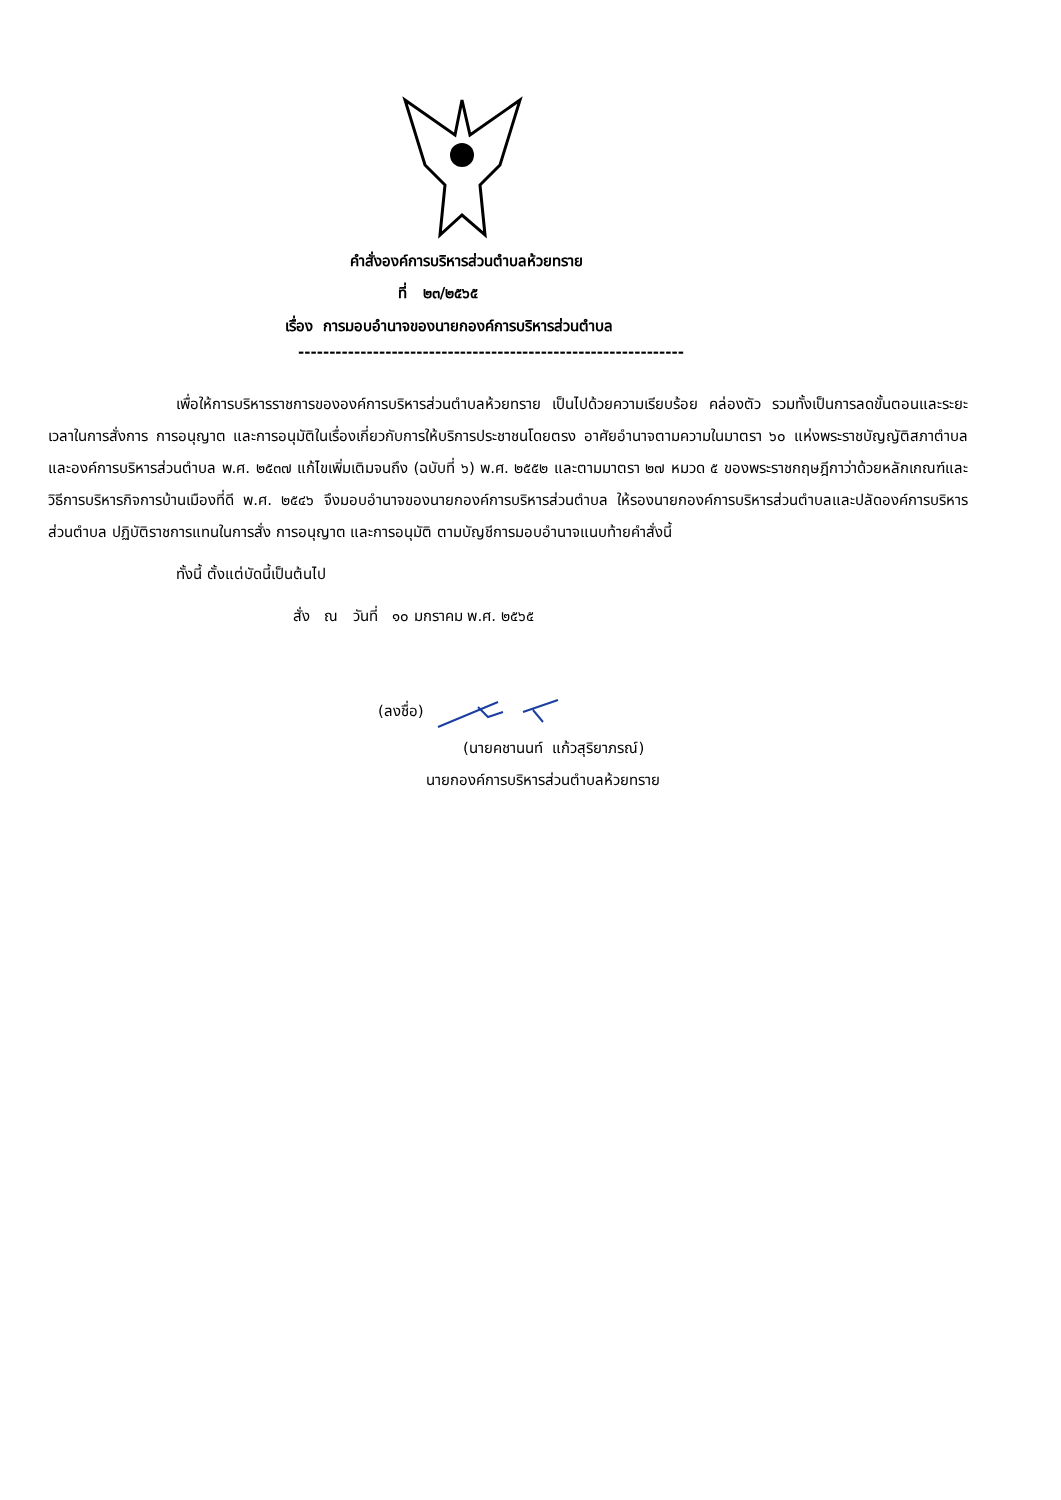คำสั่งองค์การบริหารส่วนตำบลห้วยทราย
ที่ ๒๓/๒๕๖๕
เรื่อง การมอบอำนาจของนายกองค์การบริหารส่วนตำบล
--------------------------------------------------------------
เพื่อให้การบริหารราชการขององค์การบริหารส่วนตำบลห้วยทราย เป็นไปด้วยความเรียบร้อย คล่องตัว รวมทั้งเป็นการลดขั้นตอนและระยะเวลาในการสั่งการ การอนุญาต และการอนุมัติในเรื่องเกี่ยวกับการให้บริการประชาชนโดยตรง อาศัยอำนาจตามความในมาตรา ๖๐ แห่งพระราชบัญญัติสภาตำบลและองค์การบริหารส่วนตำบล พ.ศ. ๒๕๓๗ แก้ไขเพิ่มเติมจนถึง (ฉบับที่ ๖) พ.ศ. ๒๕๕๒ และตามมาตรา ๒๗ หมวด ๕ ของพระราชกฤษฎีกาว่าด้วยหลักเกณฑ์และวิธีการบริหารกิจการบ้านเมืองที่ดี พ.ศ. ๒๕๔๖ จึงมอบอำนาจของนายกองค์การบริหารส่วนตำบล ให้รองนายกองค์การบริหารส่วนตำบลและปลัดองค์การบริหารส่วนตำบล ปฏิบัติราชการแทนในการสั่ง การอนุญาต และการอนุมัติ ตามบัญชีการมอบอำนาจแนบท้ายคำสั่งนี้
ทั้งนี้ ตั้งแต่บัดนี้เป็นต้นไป
สั่ง ณ วันที่ ๑๐ มกราคม พ.ศ. ๒๕๖๕
(ลงชื่อ)
(นายคชานนท์ แก้วสุริยาภรณ์)
นายกองค์การบริหารส่วนตำบลห้วยทราย